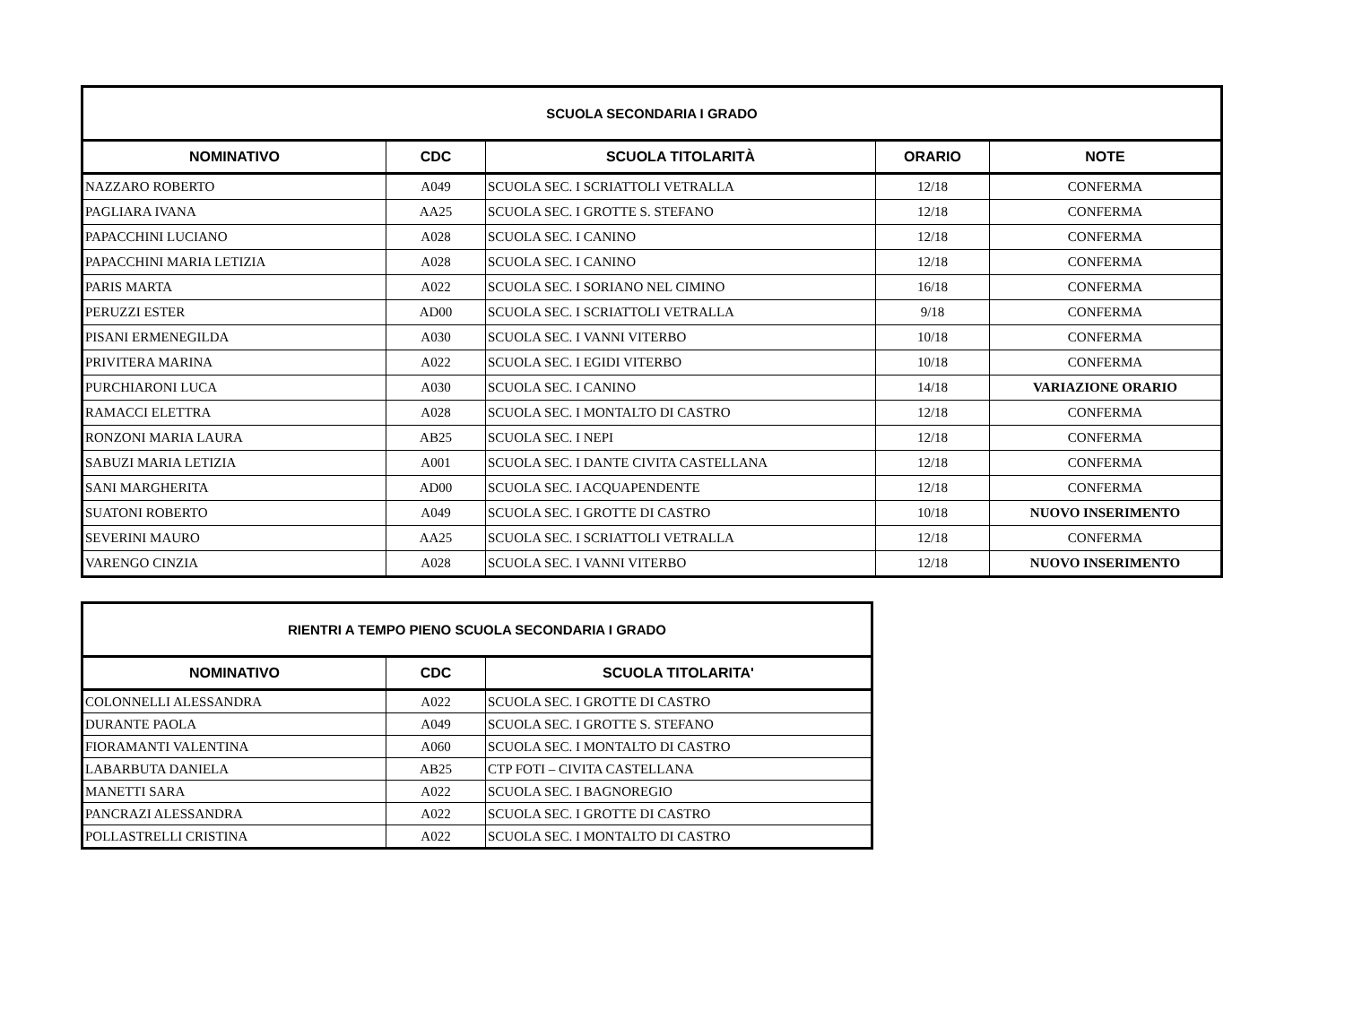| SCUOLA SECONDARIA I GRADO | | | | |
| --- | --- | --- | --- | --- |
| NOMINATIVO | CDC | SCUOLA TITOLARITÀ | ORARIO | NOTE |
| NAZZARO ROBERTO | A049 | SCUOLA SEC. I SCRIATTOLI VETRALLA | 12/18 | CONFERMA |
| PAGLIARA IVANA | AA25 | SCUOLA SEC. I GROTTE S. STEFANO | 12/18 | CONFERMA |
| PAPACCHINI LUCIANO | A028 | SCUOLA SEC. I CANINO | 12/18 | CONFERMA |
| PAPACCHINI MARIA LETIZIA | A028 | SCUOLA SEC. I CANINO | 12/18 | CONFERMA |
| PARIS MARTA | A022 | SCUOLA SEC. I SORIANO NEL CIMINO | 16/18 | CONFERMA |
| PERUZZI ESTER | AD00 | SCUOLA SEC. I SCRIATTOLI VETRALLA | 9/18 | CONFERMA |
| PISANI ERMENEGILDA | A030 | SCUOLA SEC. I VANNI VITERBO | 10/18 | CONFERMA |
| PRIVITERA MARINA | A022 | SCUOLA SEC. I EGIDI VITERBO | 10/18 | CONFERMA |
| PURCHIARONI LUCA | A030 | SCUOLA SEC. I CANINO | 14/18 | VARIAZIONE ORARIO |
| RAMACCI ELETTRA | A028 | SCUOLA SEC. I MONTALTO DI CASTRO | 12/18 | CONFERMA |
| RONZONI MARIA LAURA | AB25 | SCUOLA SEC. I NEPI | 12/18 | CONFERMA |
| SABUZI MARIA LETIZIA | A001 | SCUOLA SEC. I DANTE CIVITA CASTELLANA | 12/18 | CONFERMA |
| SANI MARGHERITA | AD00 | SCUOLA SEC. I ACQUAPENDENTE | 12/18 | CONFERMA |
| SUATONI ROBERTO | A049 | SCUOLA SEC. I GROTTE DI CASTRO | 10/18 | NUOVO INSERIMENTO |
| SEVERINI MAURO | AA25 | SCUOLA SEC. I SCRIATTOLI VETRALLA | 12/18 | CONFERMA |
| VARENGO CINZIA | A028 | SCUOLA SEC. I VANNI VITERBO | 12/18 | NUOVO INSERIMENTO |
| RIENTRI A TEMPO PIENO SCUOLA SECONDARIA I GRADO | | |
| --- | --- | --- |
| NOMINATIVO | CDC | SCUOLA TITOLARITA' |
| COLONNELLI ALESSANDRA | A022 | SCUOLA SEC. I GROTTE DI CASTRO |
| DURANTE PAOLA | A049 | SCUOLA SEC. I GROTTE S. STEFANO |
| FIORAMANTI VALENTINA | A060 | SCUOLA SEC. I MONTALTO DI CASTRO |
| LABARBUTA DANIELA | AB25 | CTP FOTI – CIVITA CASTELLANA |
| MANETTI SARA | A022 | SCUOLA SEC. I BAGNOREGIO |
| PANCRAZI ALESSANDRA | A022 | SCUOLA SEC. I GROTTE DI CASTRO |
| POLLASTRELLI CRISTINA | A022 | SCUOLA SEC. I MONTALTO DI CASTRO |